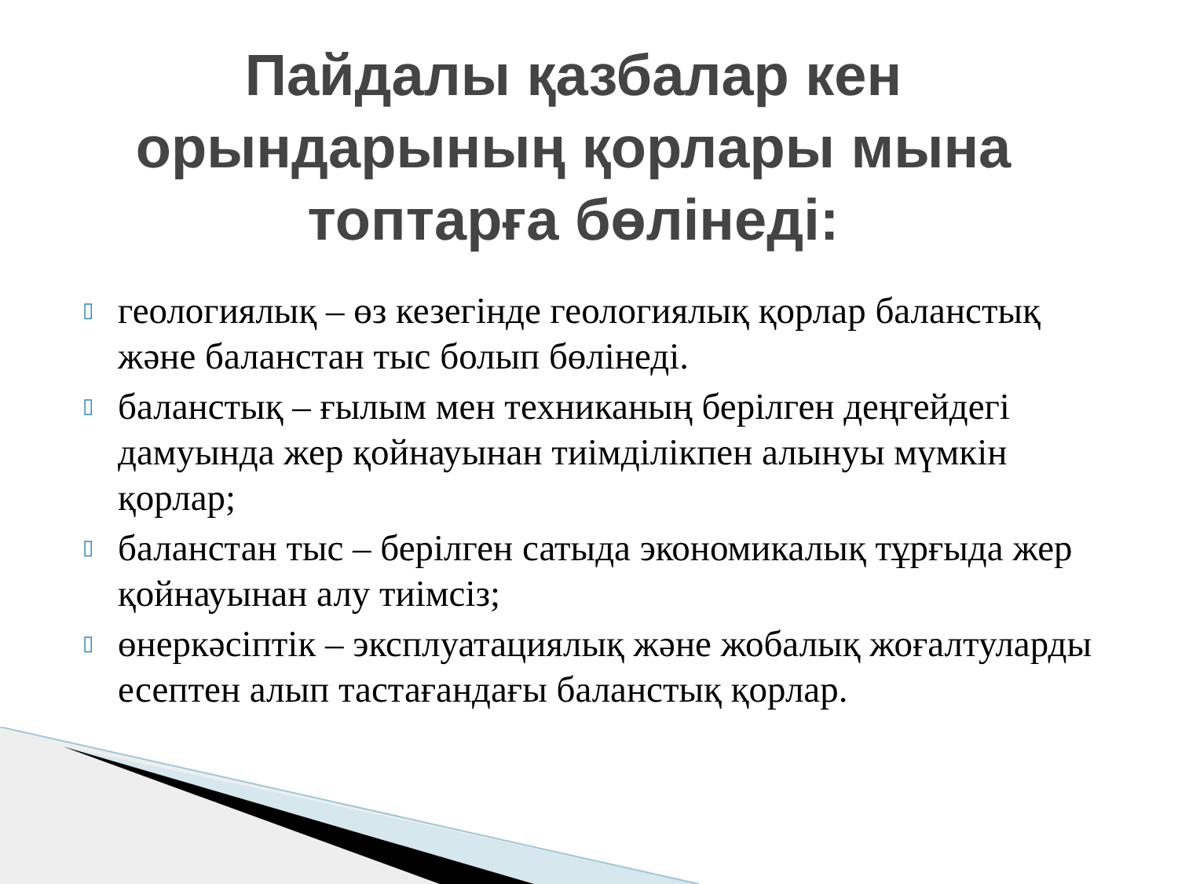Пайдалы қазбалар кен орындарының қорлары мына топтарға бөлінеді:
▯ геологиялық – өз кезегінде геологиялық қорлар балан­стық және баланстан тыс болып бөлінеді.
▯ баланстық – ғылым мен техниканың берілген деңгейдегі дамуында жер қойнауынан тиімділікпен алынуы мүмкін қорлар;
▯ баланстан тыс – берілген сатыда экономикалық тұрғыда жер қойнауынан алу тиімсіз;
▯ өнеркәсіптік – эксплуатациялық және жобалық жоғалтуларды есептен алып тастағандағы баланстық қорлар.